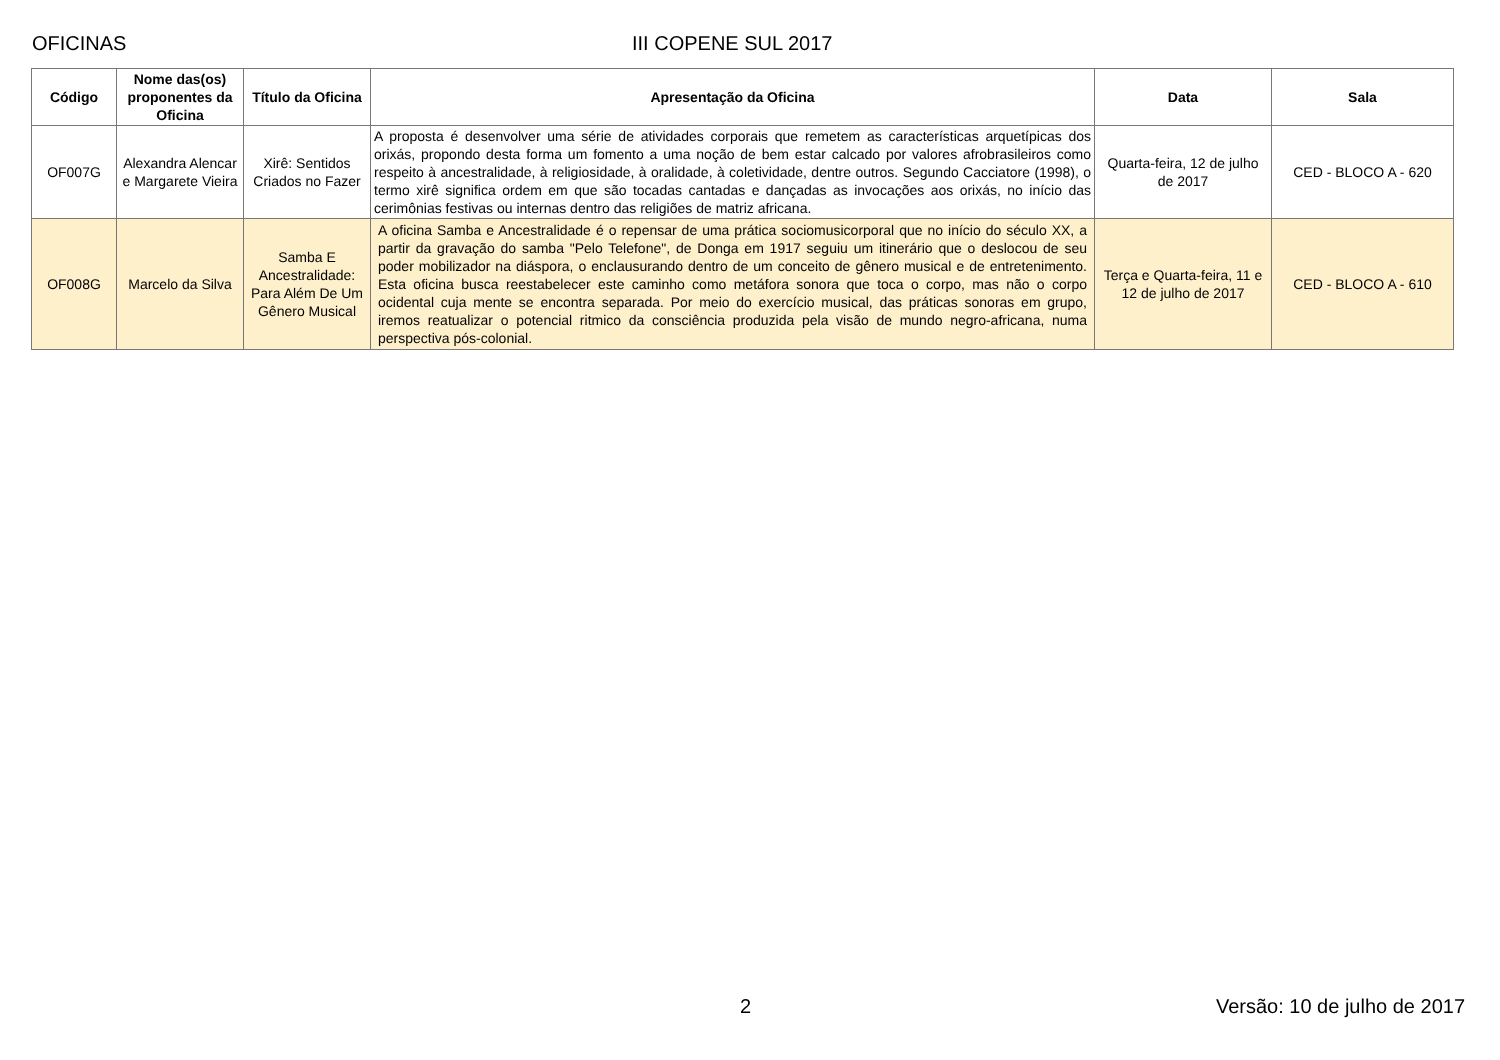OFICINAS III COPENE SUL 2017
| Código | Nome das(os) proponentes da Oficina | Título da Oficina | Apresentação da Oficina | Data | Sala |
| --- | --- | --- | --- | --- | --- |
| OF007G | Alexandra Alencar e Margarete Vieira | Xirê: Sentidos Criados no Fazer | A proposta é desenvolver uma série de atividades corporais que remetem as características arquetípicas dos orixás, propondo desta forma um fomento a uma noção de bem estar calcado por valores afrobrasileiros como respeito à ancestralidade, à religiosidade, à oralidade, à coletividade, dentre outros. Segundo Cacciatore (1998), o termo xirê significa ordem em que são tocadas cantadas e dançadas as invocações aos orixás, no início das cerimônias festivas ou internas dentro das religiões de matriz africana. | Quarta-feira, 12 de julho de 2017 | CED - BLOCO A - 620 |
| OF008G | Marcelo da Silva | Samba E Ancestralidade: Para Além De Um Gênero Musical | A oficina Samba e Ancestralidade é o repensar de uma prática sociomusicorporal que no início do século XX, a partir da gravação do samba "Pelo Telefone", de Donga em 1917 seguiu um itinerário que o deslocou de seu poder mobilizador na diáspora, o enclausurando dentro de um conceito de gênero musical e de entretenimento. Esta oficina busca reestabelecer este caminho como metáfora sonora que toca o corpo, mas não o corpo ocidental cuja mente se encontra separada. Por meio do exercício musical, das práticas sonoras em grupo, iremos reatualizar o potencial ritmico da consciência produzida pela visão de mundo negro-africana, numa perspectiva pós-colonial. | Terça e Quarta-feira, 11 e 12 de julho de 2017 | CED - BLOCO A - 610 |
2 Versão: 10 de julho de 2017